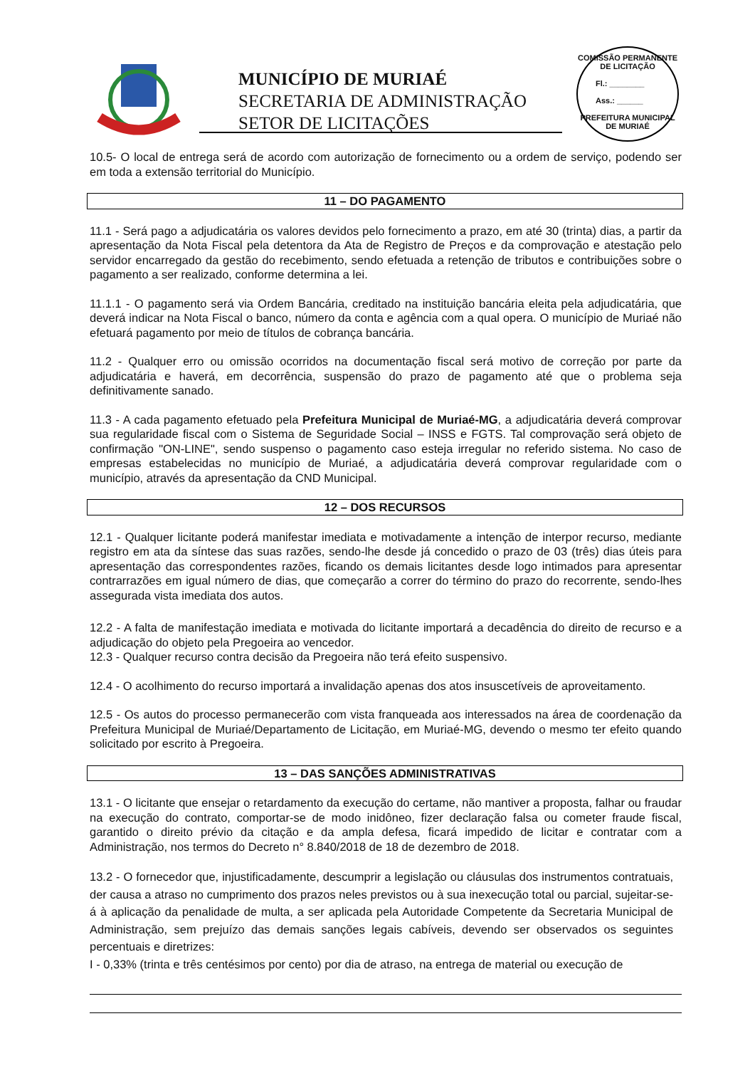MUNICÍPIO DE MURIAÉ
SECRETARIA DE ADMINISTRAÇÃO
SETOR DE LICITAÇÕES
COMISSÃO PERMANENTE DE LICITAÇÃO
Fl.: ________
Ass.: ______
PREFEITURA MUNICIPAL DE MURIAÉ
10.5- O local de entrega será de acordo com autorização de fornecimento ou a ordem de serviço, podendo ser em toda a extensão territorial do Município.
11 – DO PAGAMENTO
11.1 - Será pago a adjudicatária os valores devidos pelo fornecimento a prazo, em até 30 (trinta) dias, a partir da apresentação da Nota Fiscal pela detentora da Ata de Registro de Preços e da comprovação e atestação pelo servidor encarregado da gestão do recebimento, sendo efetuada a retenção de tributos e contribuições sobre o pagamento a ser realizado, conforme determina a lei.
11.1.1 - O pagamento será via Ordem Bancária, creditado na instituição bancária eleita pela adjudicatária, que deverá indicar na Nota Fiscal o banco, número da conta e agência com a qual opera. O município de Muriaé não efetuará pagamento por meio de títulos de cobrança bancária.
11.2 - Qualquer erro ou omissão ocorridos na documentação fiscal será motivo de correção por parte da adjudicatária e haverá, em decorrência, suspensão do prazo de pagamento até que o problema seja definitivamente sanado.
11.3 - A cada pagamento efetuado pela Prefeitura Municipal de Muriaé-MG, a adjudicatária deverá comprovar sua regularidade fiscal com o Sistema de Seguridade Social – INSS e FGTS. Tal comprovação será objeto de confirmação "ON-LINE", sendo suspenso o pagamento caso esteja irregular no referido sistema. No caso de empresas estabelecidas no município de Muriaé, a adjudicatária deverá comprovar regularidade com o município, através da apresentação da CND Municipal.
12 – DOS RECURSOS
12.1 - Qualquer licitante poderá manifestar imediata e motivadamente a intenção de interpor recurso, mediante registro em ata da síntese das suas razões, sendo-lhe desde já concedido o prazo de 03 (três) dias úteis para apresentação das correspondentes razões, ficando os demais licitantes desde logo intimados para apresentar contrarrazões em igual número de dias, que começarão a correr do término do prazo do recorrente, sendo-lhes assegurada vista imediata dos autos.
12.2 - A falta de manifestação imediata e motivada do licitante importará a decadência do direito de recurso e a adjudicação do objeto pela Pregoeira ao vencedor.
12.3 - Qualquer recurso contra decisão da Pregoeira não terá efeito suspensivo.
12.4 - O acolhimento do recurso importará a invalidação apenas dos atos insuscetíveis de aproveitamento.
12.5 - Os autos do processo permanecerão com vista franqueada aos interessados na área de coordenação da Prefeitura Municipal de Muriaé/Departamento de Licitação, em Muriaé-MG, devendo o mesmo ter efeito quando solicitado por escrito à Pregoeira.
13 – DAS SANÇÕES ADMINISTRATIVAS
13.1 - O licitante que ensejar o retardamento da execução do certame, não mantiver a proposta, falhar ou fraudar na execução do contrato, comportar-se de modo inidôneo, fizer declaração falsa ou cometer fraude fiscal, garantido o direito prévio da citação e da ampla defesa, ficará impedido de licitar e contratar com a Administração, nos termos do Decreto n° 8.840/2018 de 18 de dezembro de 2018.
13.2 - O fornecedor que, injustificadamente, descumprir a legislação ou cláusulas dos instrumentos contratuais, der causa a atraso no cumprimento dos prazos neles previstos ou à sua inexecução total ou parcial, sujeitar-se-á à aplicação da penalidade de multa, a ser aplicada pela Autoridade Competente da Secretaria Municipal de Administração, sem prejuízo das demais sanções legais cabíveis, devendo ser observados os seguintes percentuais e diretrizes:
I - 0,33% (trinta e três centésimos por cento) por dia de atraso, na entrega de material ou execução de